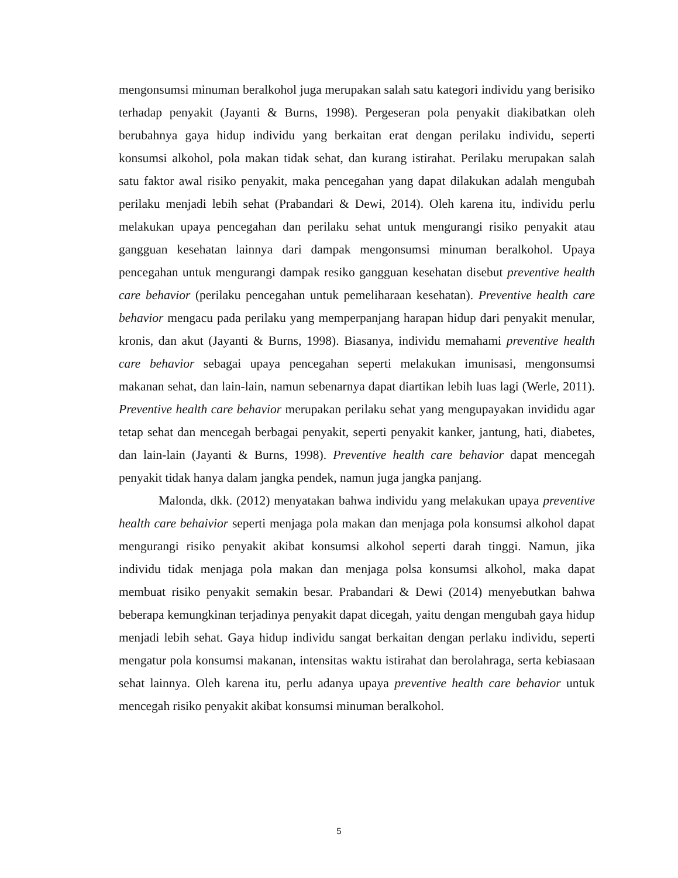mengonsumsi minuman beralkohol juga merupakan salah satu kategori individu yang berisiko terhadap penyakit (Jayanti & Burns, 1998). Pergeseran pola penyakit diakibatkan oleh berubahnya gaya hidup individu yang berkaitan erat dengan perilaku individu, seperti konsumsi alkohol, pola makan tidak sehat, dan kurang istirahat. Perilaku merupakan salah satu faktor awal risiko penyakit, maka pencegahan yang dapat dilakukan adalah mengubah perilaku menjadi lebih sehat (Prabandari & Dewi, 2014). Oleh karena itu, individu perlu melakukan upaya pencegahan dan perilaku sehat untuk mengurangi risiko penyakit atau gangguan kesehatan lainnya dari dampak mengonsumsi minuman beralkohol. Upaya pencegahan untuk mengurangi dampak resiko gangguan kesehatan disebut preventive health care behavior (perilaku pencegahan untuk pemeliharaan kesehatan). Preventive health care behavior mengacu pada perilaku yang memperpanjang harapan hidup dari penyakit menular, kronis, dan akut (Jayanti & Burns, 1998). Biasanya, individu memahami preventive health care behavior sebagai upaya pencegahan seperti melakukan imunisasi, mengonsumsi makanan sehat, dan lain-lain, namun sebenarnya dapat diartikan lebih luas lagi (Werle, 2011). Preventive health care behavior merupakan perilaku sehat yang mengupayakan invididu agar tetap sehat dan mencegah berbagai penyakit, seperti penyakit kanker, jantung, hati, diabetes, dan lain-lain (Jayanti & Burns, 1998). Preventive health care behavior dapat mencegah penyakit tidak hanya dalam jangka pendek, namun juga jangka panjang.
Malonda, dkk. (2012) menyatakan bahwa individu yang melakukan upaya preventive health care behaivior seperti menjaga pola makan dan menjaga pola konsumsi alkohol dapat mengurangi risiko penyakit akibat konsumsi alkohol seperti darah tinggi. Namun, jika individu tidak menjaga pola makan dan menjaga polsa konsumsi alkohol, maka dapat membuat risiko penyakit semakin besar. Prabandari & Dewi (2014) menyebutkan bahwa beberapa kemungkinan terjadinya penyakit dapat dicegah, yaitu dengan mengubah gaya hidup menjadi lebih sehat. Gaya hidup individu sangat berkaitan dengan perlaku individu, seperti mengatur pola konsumsi makanan, intensitas waktu istirahat dan berolahraga, serta kebiasaan sehat lainnya. Oleh karena itu, perlu adanya upaya preventive health care behavior untuk mencegah risiko penyakit akibat konsumsi minuman beralkohol.
5